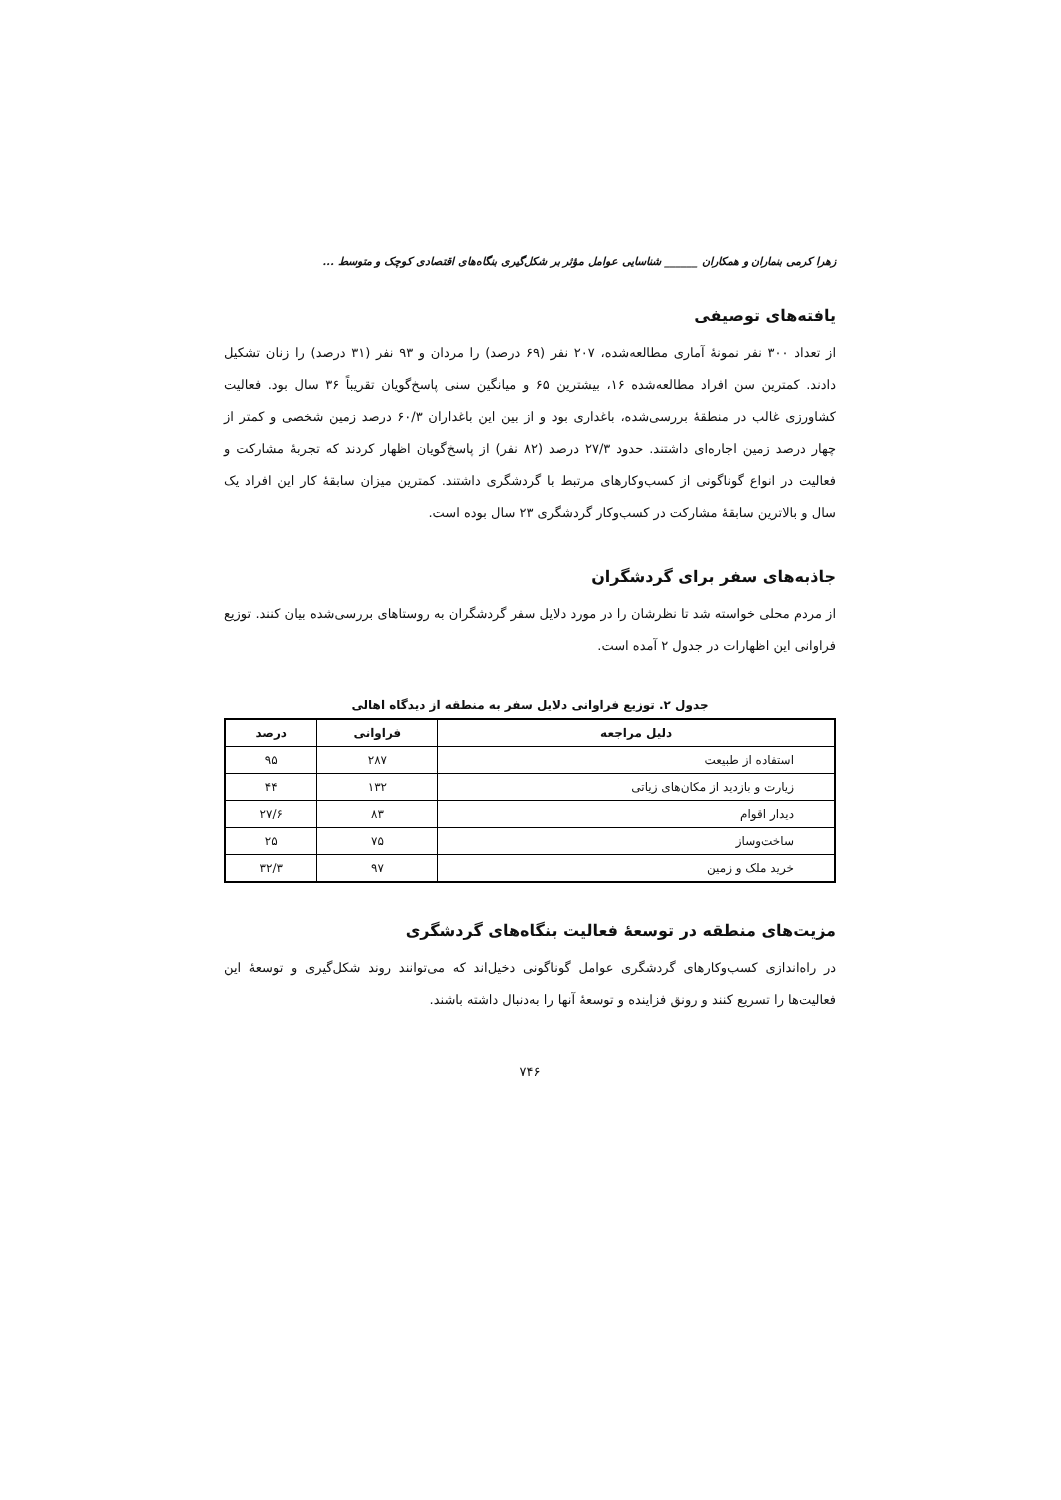زهرا کرمی بنماران و همکاران ______ شناسایی عوامل مؤثر بر شکل‌گیری بنگاه‌های اقتصادی کوچک و متوسط ...
یافته‌های توصیفی
از تعداد ۳۰۰ نفر نمونۀ آماری مطالعه‌شده، ۲۰۷ نفر (۶۹ درصد) را مردان و ۹۳ نفر (۳۱ درصد) را زنان تشکیل دادند. کمترین سن افراد مطالعه‌شده ۱۶، بیشترین ۶۵ و میانگین سنی پاسخ‌گویان تقریباً ۳۶ سال بود. فعالیت کشاورزی غالب در منطقۀ بررسی‌شده، باغداری بود و از بین این باغداران ۶۰/۳ درصد زمین شخصی و کمتر از چهار درصد زمین اجاره‌ای داشتند. حدود ۲۷/۳ درصد (۸۲ نفر) از پاسخ‌گویان اظهار کردند که تجربۀ مشارکت و فعالیت در انواع گوناگونی از کسب‌وکارهای مرتبط با گردشگری داشتند. کمترین میزان سابقۀ کار این افراد یک سال و بالاترین سابقۀ مشارکت در کسب‌وکار گردشگری ۲۳ سال بوده است.
جاذبه‌های سفر برای گردشگران
از مردم محلی خواسته شد تا نظرشان را در مورد دلایل سفر گردشگران به روستاهای بررسی‌شده بیان کنند. توزیع فراوانی این اظهارات در جدول ۲ آمده است.
جدول ۲. توزیع فراوانی دلایل سفر به منطقه از دیدگاه اهالی
| دلیل مراجعه | فراوانی | درصد |
| --- | --- | --- |
| استفاده از طبیعت | ۲۸۷ | ۹۵ |
| زیارت و بازدید از مکان‌های زیاتی | ۱۳۲ | ۴۴ |
| دیدار اقوام | ۸۳ | ۲۷/۶ |
| ساخت‌وساز | ۷۵ | ۲۵ |
| خرید ملک و زمین | ۹۷ | ۳۲/۳ |
مزیت‌های منطقه در توسعۀ فعالیت بنگاه‌های گردشگری
در راه‌اندازی کسب‌وکارهای گردشگری عوامل گوناگونی دخیل‌اند که می‌توانند روند شکل‌گیری و توسعۀ این فعالیت‌ها را تسریع کنند و رونق فزاینده و توسعۀ آنها را به‌دنبال داشته باشند.
۷۴۶